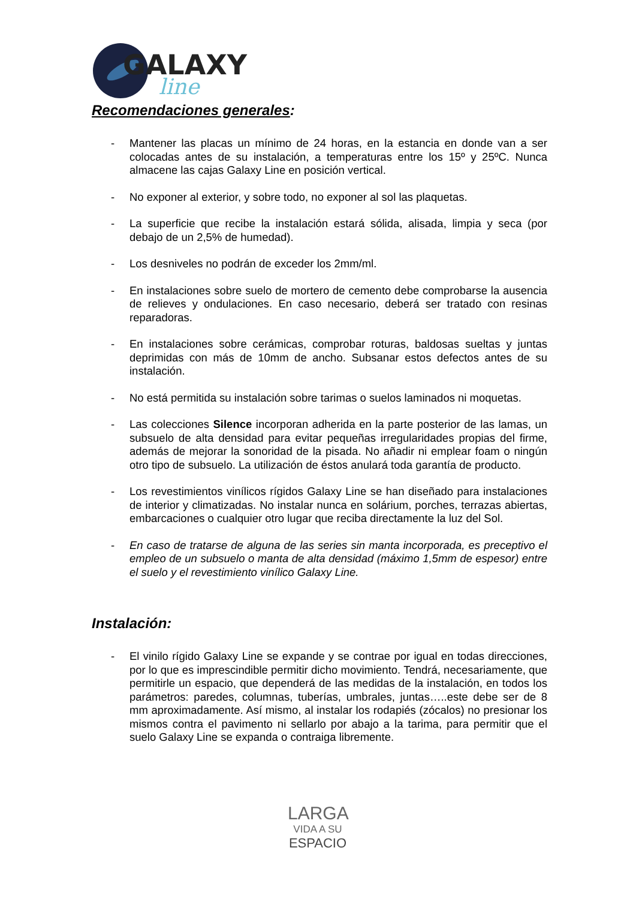GALAXY
line
Recomendaciones generales:
- Mantener las placas un mínimo de 24 horas, en la estancia en donde van a ser colocadas antes de su instalación, a temperaturas entre los 15º y 25ºC. Nunca almacene las cajas Galaxy Line en posición vertical.
- No exponer al exterior, y sobre todo, no exponer al sol las plaquetas.
- La superficie que recibe la instalación estará sólida, alisada, limpia y seca (por debajo de un 2,5% de humedad).
- Los desniveles no podrán de exceder los 2mm/ml.
- En instalaciones sobre suelo de mortero de cemento debe comprobarse la ausencia de relieves y ondulaciones. En caso necesario, deberá ser tratado con resinas reparadoras.
- En instalaciones sobre cerámicas, comprobar roturas, baldosas sueltas y juntas deprimidas con más de 10mm de ancho. Subsanar estos defectos antes de su instalación.
- No está permitida su instalación sobre tarimas o suelos laminados ni moquetas.
- Las colecciones Silence incorporan adherida en la parte posterior de las lamas, un subsuelo de alta densidad para evitar pequeñas irregularidades propias del firme, además de mejorar la sonoridad de la pisada. No añadir ni emplear foam o ningún otro tipo de subsuelo. La utilización de éstos anulará toda garantía de producto.
- Los revestimientos vinílicos rígidos Galaxy Line se han diseñado para instalaciones de interior y climatizadas. No instalar nunca en solárium, porches, terrazas abiertas, embarcaciones o cualquier otro lugar que reciba directamente la luz del Sol.
- En caso de tratarse de alguna de las series sin manta incorporada, es preceptivo el empleo de un subsuelo o manta de alta densidad (máximo 1,5mm de espesor) entre el suelo y el revestimiento vinílico Galaxy Line.
Instalación:
- El vinilo rígido Galaxy Line se expande y se contrae por igual en todas direcciones, por lo que es imprescindible permitir dicho movimiento. Tendrá, necesariamente, que permitirle un espacio, que dependerá de las medidas de la instalación, en todos los parámetros: paredes, columnas, tuberías, umbrales, juntas…..este debe ser de 8 mm aproximadamente. Así mismo, al instalar los rodapiés (zócalos) no presionar los mismos contra el pavimento ni sellarlo por abajo a la tarima, para permitir que el suelo Galaxy Line se expanda o contraiga libremente.
LARGA
VIDA A SU
ESPACIO